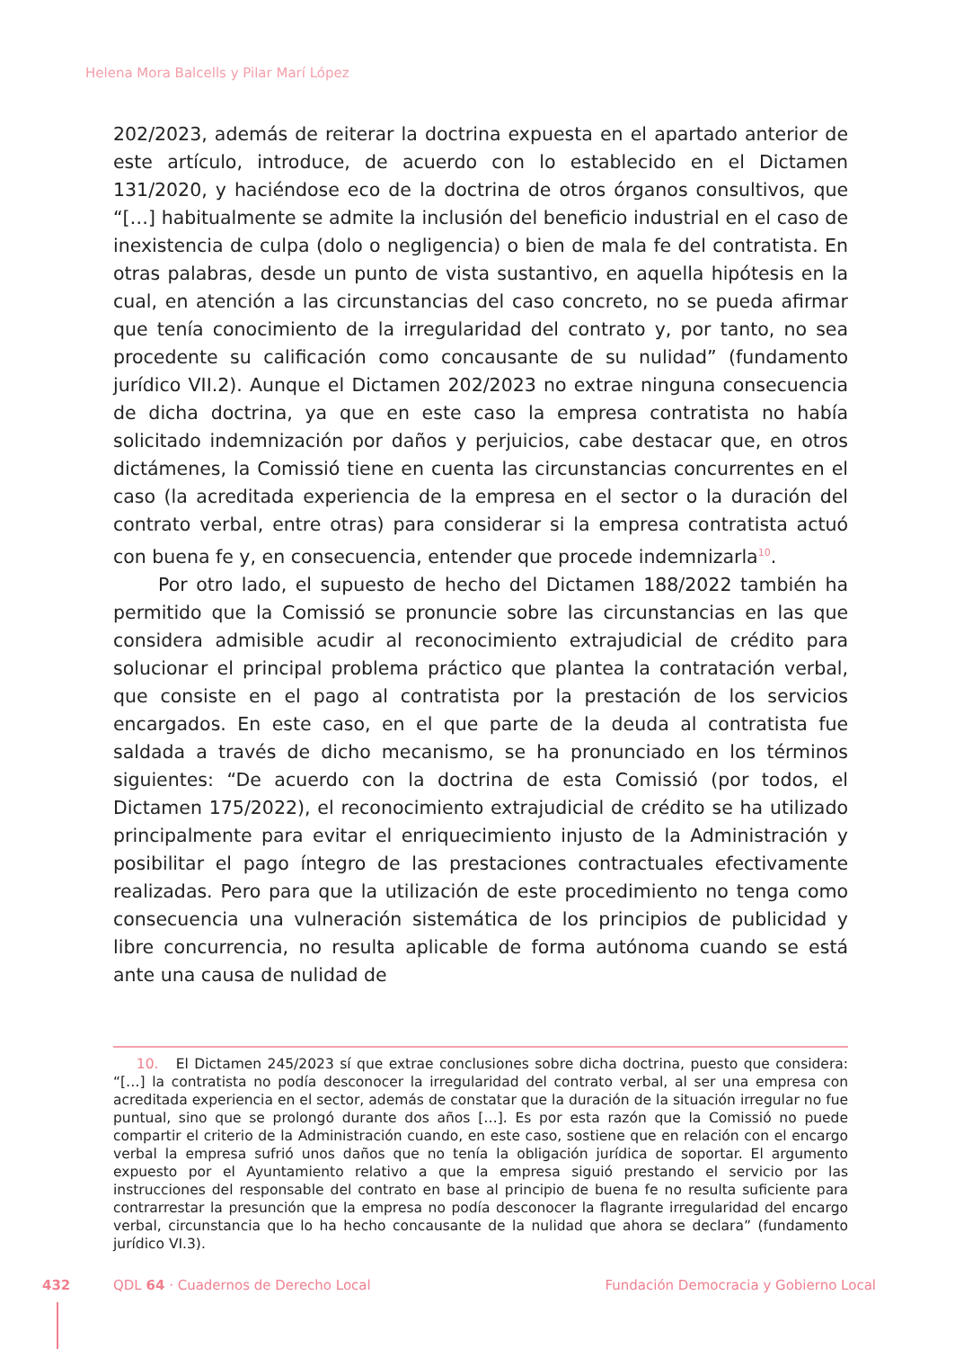Helena Mora Balcells y Pilar Marí López
202/2023, además de reiterar la doctrina expuesta en el apartado anterior de este artículo, introduce, de acuerdo con lo establecido en el Dictamen 131/2020, y haciéndose eco de la doctrina de otros órganos consultivos, que “[…] habitualmente se admite la inclusión del beneficio industrial en el caso de inexistencia de culpa (dolo o negligencia) o bien de mala fe del contratista. En otras palabras, desde un punto de vista sustantivo, en aquella hipótesis en la cual, en atención a las circunstancias del caso concreto, no se pueda afirmar que tenía conocimiento de la irregularidad del contrato y, por tanto, no sea procedente su calificación como concausante de su nulidad” (fundamento jurídico VII.2). Aunque el Dictamen 202/2023 no extrae ninguna consecuencia de dicha doctrina, ya que en este caso la empresa contratista no había solicitado indemnización por daños y perjuicios, cabe destacar que, en otros dictámenes, la Comissió tiene en cuenta las circunstancias concurrentes en el caso (la acreditada experiencia de la empresa en el sector o la duración del contrato verbal, entre otras) para considerar si la empresa contratista actuó con buena fe y, en consecuencia, entender que procede indemnizarla<sup>10</sup>.
Por otro lado, el supuesto de hecho del Dictamen 188/2022 también ha permitido que la Comissió se pronuncie sobre las circunstancias en las que considera admisible acudir al reconocimiento extrajudicial de crédito para solucionar el principal problema práctico que plantea la contratación verbal, que consiste en el pago al contratista por la prestación de los servicios encargados. En este caso, en el que parte de la deuda al contratista fue saldada a través de dicho mecanismo, se ha pronunciado en los términos siguientes: “De acuerdo con la doctrina de esta Comissió (por todos, el Dictamen 175/2022), el reconocimiento extrajudicial de crédito se ha utilizado principalmente para evitar el enriquecimiento injusto de la Administración y posibilitar el pago íntegro de las prestaciones contractuales efectivamente realizadas. Pero para que la utilización de este procedimiento no tenga como consecuencia una vulneración sistemática de los principios de publicidad y libre concurrencia, no resulta aplicable de forma autónoma cuando se está ante una causa de nulidad de
10. El Dictamen 245/2023 sí que extrae conclusiones sobre dicha doctrina, puesto que considera: “[…] la contratista no podía desconocer la irregularidad del contrato verbal, al ser una empresa con acreditada experiencia en el sector, además de constatar que la duración de la situación irregular no fue puntual, sino que se prolongó durante dos años […]. Es por esta razón que la Comissió no puede compartir el criterio de la Administración cuando, en este caso, sostiene que en relación con el encargo verbal la empresa sufrió unos daños que no tenía la obligación jurídica de soportar. El argumento expuesto por el Ayuntamiento relativo a que la empresa siguió prestando el servicio por las instrucciones del responsable del contrato en base al principio de buena fe no resulta suficiente para contrarrestar la presunción que la empresa no podía desconocer la flagrante irregularidad del encargo verbal, circunstancia que lo ha hecho concausante de la nulidad que ahora se declara” (fundamento jurídico VI.3).
432 QDL 64 · Cuadernos de Derecho Local Fundación Democracia y Gobierno Local